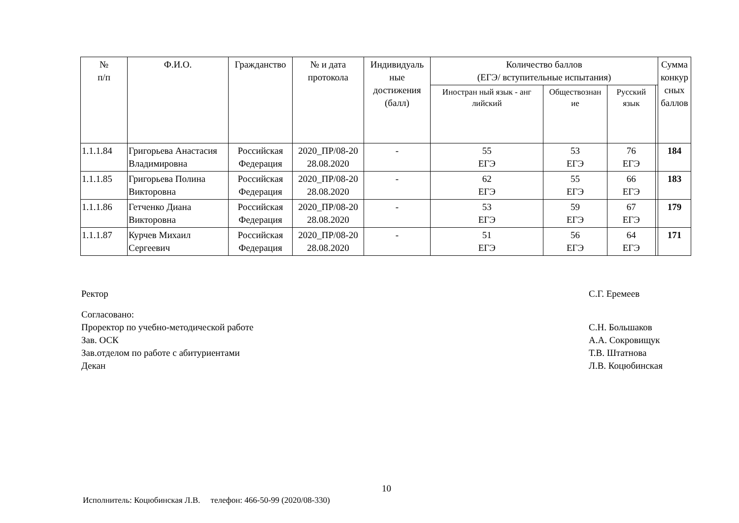| № п/п | Ф.И.О. | Гражданство | № и дата протокола | Индивидуаль ные достижения (балл) | Количество баллов (ЕГЭ/ вступительные испытания) | | | | Сумма конкур сных баллов |
| --- | --- | --- | --- | --- | --- | --- | --- | --- | --- |
| | | | | | Иностран ный язык - анг лийский | Обществознан ие | Русский язык | | |
| 1.1.1.84 | Григорьева Анастасия Владимировна | Российская Федерация | 2020_ПР/08-20 28.08.2020 | - | 55 ЕГЭ | 53 ЕГЭ | 76 ЕГЭ | | 184 |
| 1.1.1.85 | Григорьева Полина Викторовна | Российская Федерация | 2020_ПР/08-20 28.08.2020 | - | 62 ЕГЭ | 55 ЕГЭ | 66 ЕГЭ | | 183 |
| 1.1.1.86 | Гетченко Диана Викторовна | Российская Федерация | 2020_ПР/08-20 28.08.2020 | - | 53 ЕГЭ | 59 ЕГЭ | 67 ЕГЭ | | 179 |
| 1.1.1.87 | Курчев Михаил Сергеевич | Российская Федерация | 2020_ПР/08-20 28.08.2020 | - | 51 ЕГЭ | 56 ЕГЭ | 64 ЕГЭ | | 171 |
Ректор С.Г. Еремеев
Согласовано:
Проректор по учебно-методической работе С.Н. Большаков
Зав. ОСК А.А. Сокровищук
Зав.отделом по работе с абитуриентами Т.В. Штатнова
Декан Л.В. Коцюбинская
10
Исполнитель: Коцюбинская Л.В. телефон: 466-50-99 (2020/08-330)